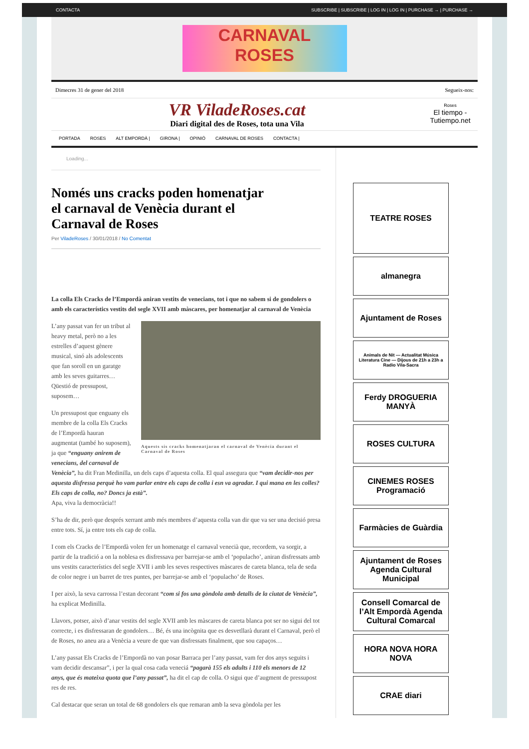CONTACTA SUBSCRIBE | SUBSCRIBE | LOG IN | LOG IN | PURCHASE → | PURCHASE →
CARNAVAL
ROSES
Dimecres 31 de gener del 2018 Segueix-nos:
VR ViladeRoses.cat
Diari digital des de Roses, tota una Vila
Roses
El tiempo - Tutiempo.net
PORTADA ROSES ALT EMPORDÀ | GIRONA | OPINIÓ CARNAVAL DE ROSES CONTACTA |
Loading...
Només uns cracks poden homenatjar el carnaval de Venècia durant el Carnaval de Roses
Per ViladeRoses / 30/01/2018 / No Comentat
La colla Els Cracks de l’Empordà aniran vestits de venecians, tot i que no sabem si de gondolers o amb els característics vestits del segle XVII amb màscares, per homenatjar al carnaval de Venècia
Aquests sis cracks homenatjaran el carnaval de Venècia durant el Carnaval de Roses
L’any passat van fer un tribut al heavy metal, però no a les estrelles d’aquest gènere musical, sinó als adolescents que fan soroll en un garatge amb les seves guitarres… Qüestió de pressupost, suposem…
Un pressupost que enguany els membre de la colla Els Cracks de l’Empordà hauran augmentat (també ho suposem), ja que “enguany anirem de venecians, del carnaval de Venècia”, ha dit Fran Medinilla, un dels caps d’aquesta colla. El qual assegura que “vam decidir-nos per aquesta disfressa perquè ho vam parlar entre els caps de colla i esn va agradar. I qui mana en les colles? Els caps de colla, no? Doncs ja està”.
Apa, viva la democràcia!!
S’ha de dir, però que després xerrant amb més membres d’aquesta colla van dir que va ser una decisió presa entre tots. Sí, ja entre tots els cap de colla.
I com els Cracks de l’Empordà volen fer un homenatge el carnaval venecià que, recordem, va sorgir, a partir de la tradició a on la noblesa es disfressava per barrejar-se amb el ‘populacho’, aniran disfressats amb uns vestits característics del segle XVII i amb les seves respectives màscares de careta blanca, tela de seda de color negre i un barret de tres puntes, per barrejar-se amb el ‘populacho’ de Roses.
I per això, la seva carrossa l’estan decorant “com si fos una gòndola amb detalls de la ciutat de Venècia”, ha explicat Medinilla.
Llavors, potser, això d’anar vestits del segle XVII amb les màscares de careta blanca pot ser no sigui del tot correcte, i es disfressaran de gondolers… Bé, és una incògnita que es desvetllarà durant el Carnaval, però el de Roses, no aneu ara a Venècia a veure de que van disfressats finalment, que sou capaços…
L’any passat Els Cracks de l’Empordà no van posar Barraca per l’any passat, vam fer dos anys seguits i vam decidir descansar”, i per la qual cosa cada veneciá “pagarà 155 els adults i 110 els menors de 12 anys, que és mateixa quota que l’any passat”, ha dit el cap de colla. O sigui que d’augment de pressupost res de res.
Cal destacar que seran un total de 68 gondolers els que remaran amb la seva gòndola per les
TEATRE ROSES
almanegra
Ajuntament de Roses
Animals de Nit — Actualitat Música Literatura Cine — Dijous de 21h a 23h a Radio Vila-Sacra
Ferdy DROGUERIA MANYÀ
ROSES CULTURA
CINEMES ROSES Programació
Farmàcies de Guàrdia
Ajuntament de Roses Agenda Cultural Municipal
Consell Comarcal de l’Alt Empordà Agenda Cultural Comarcal
HORA NOVA HORA NOVA
CRAE diari